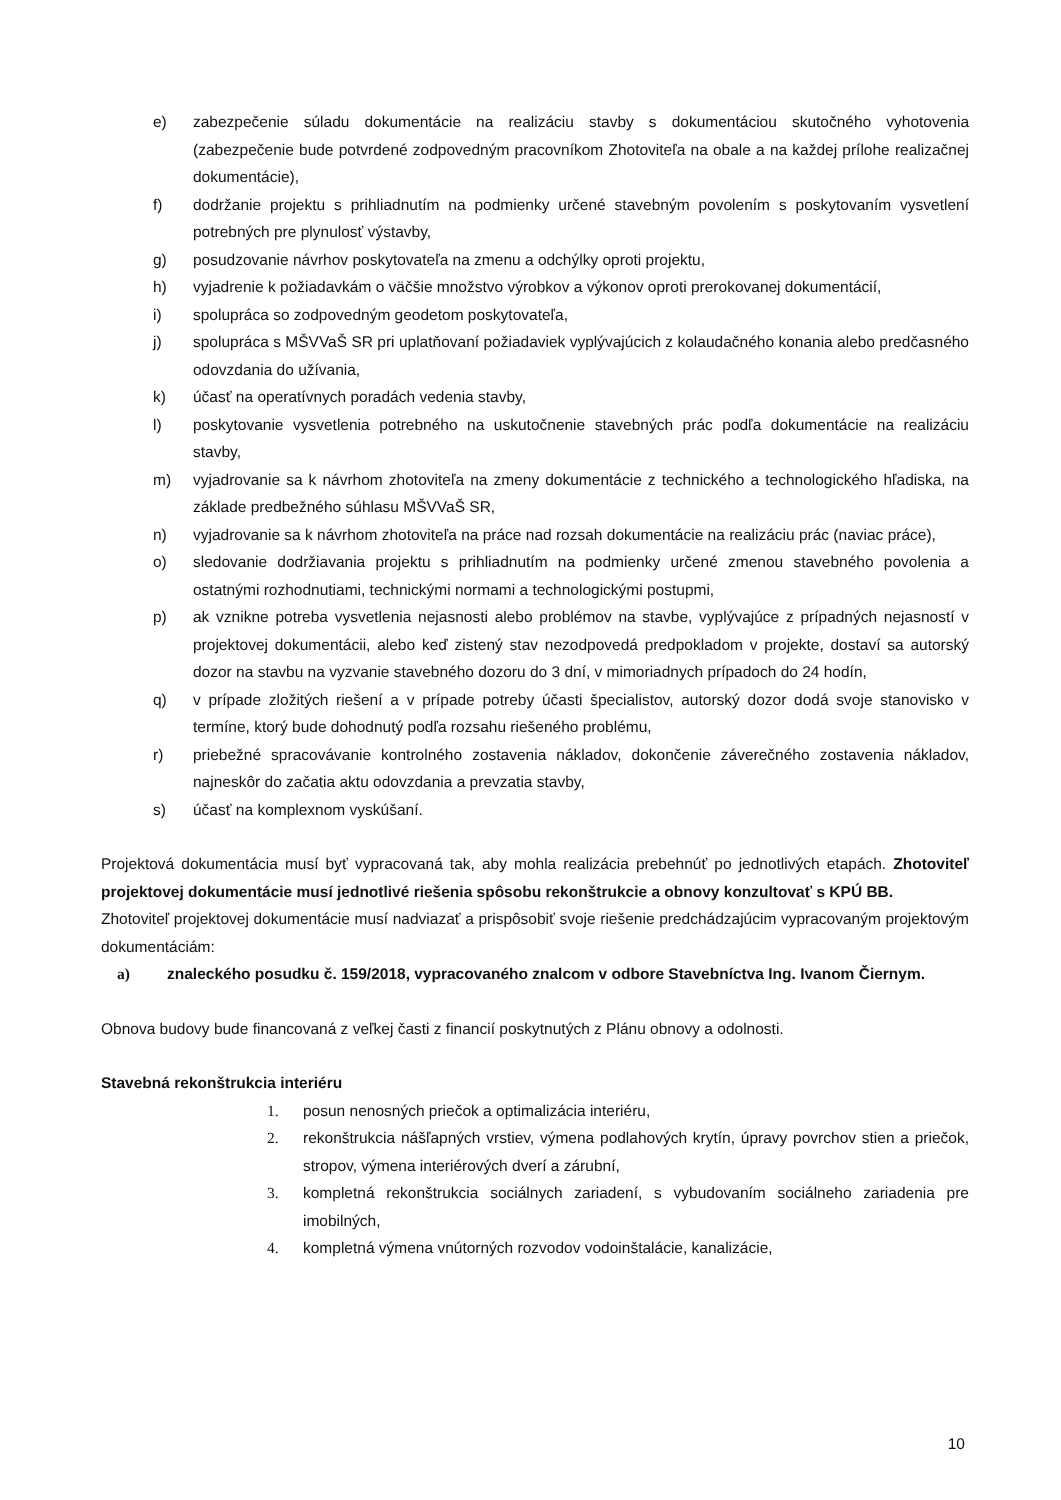e) zabezpečenie súladu dokumentácie na realizáciu stavby s dokumentáciou skutočného vyhotovenia (zabezpečenie bude potvrdené zodpovedným pracovníkom Zhotoviteľa na obale a na každej prílohe realizačnej dokumentácie),
f) dodržanie projektu s prihliadnutím na podmienky určené stavebným povolením s poskytovaním vysvetlení potrebných pre plynulosť výstavby,
g) posudzovanie návrhov poskytovateľa na zmenu a odchýlky oproti projektu,
h) vyjadrenie k požiadavkám o väčšie množstvo výrobkov a výkonov oproti prerokovanej dokumentácií,
i) spolupráca so zodpovedným geodetom poskytovateľa,
j) spolupráca s MŠVVaŠ SR pri uplatňovaní požiadaviek vyplývajúcich z kolaudačného konania alebo predčasného odovzdania do užívania,
k) účasť na operatívnych poradách vedenia stavby,
l) poskytovanie vysvetlenia potrebného na uskutočnenie stavebných prác podľa dokumentácie na realizáciu stavby,
m) vyjadrovanie sa k návrhom zhotoviteľa na zmeny dokumentácie z technického a technologického hľadiska, na základe predbežného súhlasu MŠVVaŠ SR,
n) vyjadrovanie sa k návrhom zhotoviteľa na práce nad rozsah dokumentácie na realizáciu prác (naviac práce),
o) sledovanie dodržiavania projektu s prihliadnutím na podmienky určené zmenou stavebného povolenia a ostatnými rozhodnutiami, technickými normami a technologickými postupmi,
p) ak vznikne potreba vysvetlenia nejasnosti alebo problémov na stavbe, vyplývajúce z prípadných nejasností v projektovej dokumentácii, alebo keď zistený stav nezodpovedá predpokladom v projekte, dostaví sa autorský dozor na stavbu na vyzvanie stavebného dozoru do 3 dní, v mimoriadnych prípadoch do 24 hodín,
q) v prípade zložitých riešení a v prípade potreby účasti špecialistov, autorský dozor dodá svoje stanovisko v termíne, ktorý bude dohodnutý podľa rozsahu riešeného problému,
r) priebežné spracovávanie kontrolného zostavenia nákladov, dokončenie záverečného zostavenia nákladov, najneskôr do začatia aktu odovzdania a prevzatia stavby,
s) účasť na komplexnom vyskúšaní.
Projektová dokumentácia musí byť vypracovaná tak, aby mohla realizácia prebehnúť po jednotlivých etapách. Zhotoviteľ projektovej dokumentácie musí jednotlivé riešenia spôsobu rekonštrukcie a obnovy konzultovať s KPÚ BB.
Zhotoviteľ projektovej dokumentácie musí nadviazať a prispôsobiť svoje riešenie predchádzajúcim vypracovaným projektovým dokumentáciám:
a) znaleckého posudku č. 159/2018, vypracovaného znalcom v odbore Stavebníctva Ing. Ivanom Čiernym.
Obnova budovy bude financovaná z veľkej časti z financií poskytnutých z Plánu obnovy a odolnosti.
Stavebná rekonštrukcia interiéru
1. posun nenosných priečok a optimalizácia interiéru,
2. rekonštrukcia nášľapných vrstiev, výmena podlahových krytín, úpravy povrchov stien a priečok, stropov, výmena interiérových dverí a zárubní,
3. kompletná rekonštrukcia sociálnych zariadení, s vybudovaním sociálneho zariadenia pre imobilných,
4. kompletná výmena vnútorných rozvodov vodoinštalácie, kanalizácie,
10